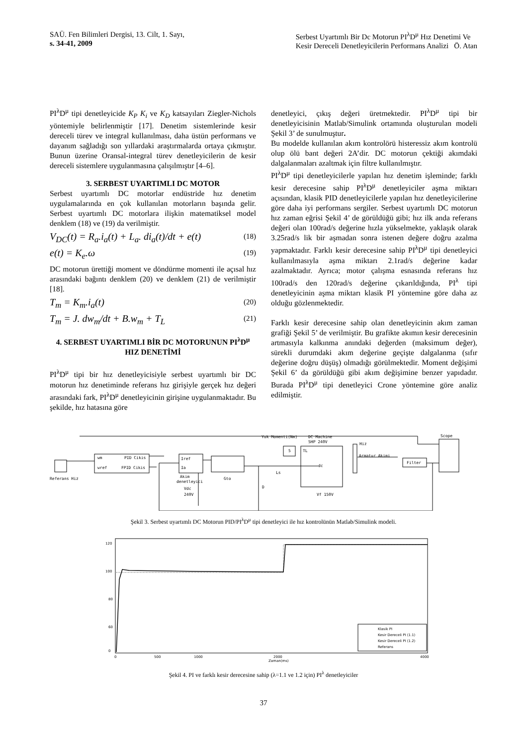SAÜ. Fen Bilimleri Dergisi, 13. Cilt, 1. Sayı,
s. 34-41, 2009
Serbest Uyartımlı Bir Dc Motorun PI<sup>λ</sup>D<sup>μ</sup> Hız Denetimi Ve
Kesir Dereceli Denetleyicilerin Performans Analizi Ö. Atan
PI<sup>λ</sup>D<sup>μ</sup> tipi denetleyicide K<sub>P</sub> K<sub>i</sub> ve K<sub>D</sub> katsayıları Ziegler-Nichols yöntemiyle belirlenmiştir [17]. Denetim sistemlerinde kesir dereceli türev ve integral kullanılması, daha üstün performans ve dayanım sağladığı son yıllardaki araştırmalarda ortaya çıkmıştır. Bunun üzerine Oransal-integral türev denetleyicilerin de kesir dereceli sistemlere uygulanmasına çalışılmıştır [4–6].
3. SERBEST UYARTIMLI DC MOTOR
Serbest uyartımlı DC motorlar endüstride hız denetim uygulamalarında en çok kullanılan motorların başında gelir. Serbest uyartımlı DC motorlara ilişkin matematiksel model denklem (18) ve (19) da verilmiştir.
V<sub>DC</sub>(t) = R<sub>a</sub>.i<sub>a</sub>(t) + L<sub>a</sub>. di<sub>a</sub>(t)/dt + e(t) (18)
e(t) = K<sub>e</sub>.ω (19)
DC motorun ürettiği moment ve döndürme momenti ile açısal hız arasındaki bağıntı denklem (20) ve denklem (21) de verilmiştir [18].
T<sub>m</sub> = K<sub>m</sub>.i<sub>a</sub>(t) (20)
T<sub>m</sub> = J. dw<sub>m</sub>/dt + B.w<sub>m</sub> + T<sub>L</sub> (21)
4. SERBEST UYARTIMLI BİR DC MOTORUNUN PI<sup>λ</sup>D<sup>μ</sup> HIZ DENETİMİ
PI<sup>λ</sup>D<sup>μ</sup> tipi bir hız denetleyicisiyle serbest uyartımlı bir DC motorun hız denetiminde referans hız girişiyle gerçek hız değeri arasındaki fark, PI<sup>λ</sup>D<sup>μ</sup> denetleyicinin girişine uygulanmaktadır. Bu şekilde, hız hatasına göre
denetleyici, çıkış değeri üretmektedir. PI<sup>λ</sup>D<sup>μ</sup> tipi bir denetleyicisinin Matlab/Simulink ortamında oluşturulan modeli Şekil 3’ de sunulmuştur.
Bu modelde kullanılan akım kontrolörü histeressiz akım kontrolü olup ölü bant değeri 2A’dir. DC motorun çektiği akımdaki dalgalanmaları azaltmak için filtre kullanılmıştır.
PI<sup>λ</sup>D<sup>μ</sup> tipi denetleyicilerle yapılan hız denetim işleminde; farklı kesir derecesine sahip PI<sup>λ</sup>D<sup>μ</sup> denetleyiciler aşma miktarı açısından, klasik PID denetleyicilerle yapılan hız denetleyicilerine göre daha iyi performans sergiler. Serbest uyartımlı DC motorun hız zaman eğrisi Şekil 4’ de görüldüğü gibi; hız ilk anda referans değeri olan 100rad/s değerine hızla yükselmekte, yaklaşık olarak 3.25rad/s lik bir aşmadan sonra istenen değere doğru azalma yapmaktadır. Farklı kesir derecesine sahip PI<sup>λ</sup>D<sup>μ</sup> tipi denetleyici kullanılmasıyla aşma miktarı 2.1rad/s değerine kadar azalmaktadır. Ayrıca; motor çalışma esnasında referans hız 100rad/s den 120rad/s değerine çıkarıldığında, PI<sup>λ</sup> tipi denetleyicinin aşma miktarı klasik PI yöntemine göre daha az olduğu gözlenmektedir.
Farklı kesir derecesine sahip olan denetleyicinin akım zaman grafiği Şekil 5’ de verilmiştir. Bu grafikte akımın kesir derecesinin artmasıyla kalkınma anındaki değerden (maksimum değer), sürekli durumdaki akım değerine geçişte dalgalanma (sıfır değerine doğru düşüş) olmadığı görülmektedir. Moment değişimi Şekil 6’ da görüldüğü gibi akım değişimine benzer yapıdadır. Burada PI<sup>λ</sup>D<sup>μ</sup> tipi denetleyici Crone yöntemine göre analiz edilmiştir.
wm
PID Cikis
wref
FPID Cikis
Referans Hiz
Iref
Ia
Akim
denetleyici
Vdc
240V
Gto
5
Yuk Momenti(Nm)
DC Machine
5HP 240V
TL
dc
Ls
D
Vf 150V
Hiz
Armatur Akimi
Filter
Scope
Şekil 3. Serbest uyartımlı DC Motorun PID/PI<sup>λ</sup>D<sup>μ</sup> tipi denetleyici ile hız kontrolünün Matlab/Simulink modeli.
120
100
80
60
0
Klasik PI
Kesir Dereceli PI (1.1)
Kesir Dereceli PI (1.2)
Referans
0
500
1000
2000
Zaman(ms)
4000
Şekil 4. PI ve farklı kesir derecesine sahip (λ=1.1 ve 1.2 için) PI<sup>λ</sup> denetleyiciler
37